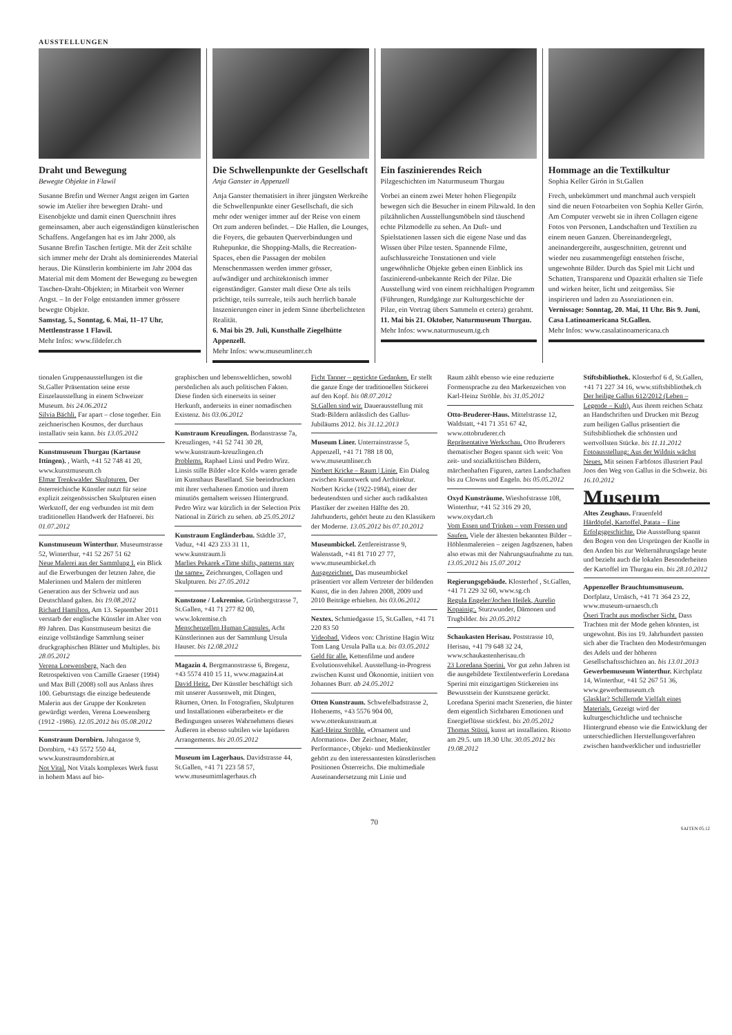AUSSTELLUNGEN
Draht und Bewegung
Bewegte Objekte in Flawil
Susanne Brefin und Werner Angst zeigen im Garten sowie im Atelier ihre bewegten Draht- und Eisenobjekte und damit einen Querschnitt ihres gemeinsamen, aber auch eigenständigen künstlerischen Schaffens. Angefangen hat es im Jahr 2000, als Susanne Brefin Taschen fertigte. Mit der Zeit schälte sich immer mehr der Draht als dominierendes Material heraus. Die Künstlerin kombinierte im Jahr 2004 das Material mit dem Moment der Bewegung zu bewegten Taschen-Draht-Objekten; in Mitarbeit von Werner Angst. – In der Folge entstanden immer grössere bewegte Objekte.
Samstag, 5., Sonntag, 6. Mai, 11–17 Uhr, Mettlenstrasse 1 Flawil.
Mehr Infos: www.fildefer.ch
Die Schwellenpunkte der Gesellschaft
Anja Ganster in Appenzell
Anja Ganster thematisiert in ihrer jüngsten Werkreihe die Schwellenpunkte einer Gesellschaft, die sich mehr oder weniger immer auf der Reise von einem Ort zum anderen befindet. – Die Hallen, die Lounges, die Foyers, die gebauten Querverbindungen und Ruhepunkte, die Shopping-Malls, die Recreation-Spaces, eben die Passagen der mobilen Menschenmassen werden immer grösser, aufwändiger und architektonisch immer eigenständiger. Ganster malt diese Orte als teils prächtige, teils surreale, teils auch herrlich banale Inszenierungen einer in jedem Sinne überbelichteten Realität.
6. Mai bis 29. Juli, Kunsthalle Ziegelhütte Appenzell.
Mehr Infos: www.museumliner.ch
Ein faszinierendes Reich
Pilzgeschichten im Naturmuseum Thurgau
Vorbei an einem zwei Meter hohen Fliegenpilz bewegen sich die Besucher in einem Pilzwald. In den pilzähnlichen Ausstellungsmöbeln sind täuschend echte Pilzmodelle zu sehen. An Duft- und Spielstationen lassen sich die eigene Nase und das Wissen über Pilze testen. Spannende Filme, aufschlussreiche Tonstationen und viele ungewöhnliche Objekte geben einen Einblick ins faszinierend-unbekannte Reich der Pilze. Die Ausstellung wird von einem reichhaltigen Programm (Führungen, Rundgänge zur Kulturgeschichte der Pilze, ein Vortrag übers Sammeln et cetera) gerahmt.
11. Mai bis 21. Oktober, Naturmuseum Thurgau.
Mehr Infos: www.naturmuseum.tg.ch
Hommage an die Textilkultur
Sophia Keller Girón in St.Gallen
Frech, unbekümmert und manchmal auch verspielt sind die neuen Fotoarbeiten von Sophia Keller Girón. Am Computer verwebt sie in ihren Collagen eigene Fotos von Personen, Landschaften und Textilien zu einem neuen Ganzen. Übereinandergelegt, aneinandergereiht, ausgeschnitten, getrennt und wieder neu zusammengefügt entstehen frische, ungewohnte Bilder. Durch das Spiel mit Licht und Schatten, Transparenz und Opazität erhalten sie Tiefe und wirken heiter, licht und zeitgemäss. Sie inspirieren und laden zu Assoziationen ein.
Vernissage: Sonntag, 20. Mai, 11 Uhr. Bis 9. Juni, Casa Latinoamericana St.Gallen.
Mehr Infos: www.casalatinoamericana.ch
tionalen Gruppenausstellungen ist die St.Galler Präsentation seine erste Einzelausstellung in einem Schweizer Museum. bis 24.06.2012
Silvia Bächli. Far apart – close together. Ein zeichnerischen Kosmos, der durchaus installativ sein kann. bis 13.05.2012
Kunstmuseum Thurgau (Kartause Ittingen). , Warth, +41 52 748 41 20, www.kunstmuseum.ch
Elmar Trenkwalder. Skulpturen. Der österreichische Künstler nutzt für seine explizit zeitgenössischen Skulpturen einen Werkstoff, der eng verbunden ist mit dem traditionellen Handwerk der Hafnerei. bis 01.07.2012
Kunstmuseum Winterthur. Museumstrasse 52, Winterthur, +41 52 267 51 62
Neue Malerei aus der Sammlung I. ein Blick auf die Erwerbungen der letzten Jahre, die Malerinnen und Malern der mittleren Generation aus der Schweiz und aus Deutschland galten. bis 19.08.2012
Richard Hamilton. Am 13. September 2011 verstarb der englische Künstler im Alter von 89 Jahren. Das Kunstmuseum besitzt die einzige vollständige Sammlung seiner druckgraphischen Blätter und Multiples. bis 28.05.2012
Verena Loewensberg. Nach den Retrospektiven von Camille Graeser (1994) und Max Bill (2008) soll aus Anlass ihres 100. Geburtstags die einzige bedeutende Malerin aus der Gruppe der Konkreten gewürdigt werden, Verena Loewensberg (1912 -1986). 12.05.2012 bis 05.08.2012
Kunstraum Dornbirn. Jahngasse 9, Dornbirn, +43 5572 550 44, www.kunstraumdornbirn.at
Not Vital. Not Vitals komplexes Werk fusst in hohem Mass auf bio-
graphischen und lebensweltlichen, sowohl persönlichen als auch politischen Fakten. Diese finden sich einerseits in seiner Herkunft, anderseits in einer nomadischen Existenz. bis 03.06.2012
Kunstraum Kreuzlingen. Bodanstrasse 7a, Kreuzlingen, +41 52 741 30 28, www.kunstraum-kreuzlingen.ch
Problems. Raphael Linsi und Pedro Wirz. Linsis stille Bilder «Ice Kold» waren gerade im Kunsthaus Baselland. Sie beeindruckten mit ihrer verhaltenen Emotion und ihrem minutiös gemaltem weissen Hintergrund. Pedro Wirz war kürzlich in der Selection Prix National in Zürich zu sehen. ab 25.05.2012
Kunstraum Engländerbau. Städtle 37, Vaduz, +41 423 233 31 11, www.kunstraum.li
Marlies Pekarek «Time shifts, patterns stay the same». Zeichnungen, Collagen und Skulpturen. bis 27.05.2012
Kunstzone / Lokremise. Grünbergstrasse 7, St.Gallen, +41 71 277 82 00, www.lokremise.ch
Menschenzellen Human Capsules. Acht Künstlerinnen aus der Sammlung Ursula Hauser. bis 12.08.2012
Magazin 4. Bergmannstrasse 6, Bregenz, +43 5574 410 15 11, www.magazin4.at
David Heitz. Der Künstler beschäftigt sich mit unserer Aussenwelt, mit Dingen, Räumen, Orten. In Fotografien, Skulpturen und Installationen «überarbeitet» er die Bedingungen unseres Wahrnehmens dieses Äußeren in ebenso subtilen wie lapidaren Arrangements. bis 20.05.2012
Museum im Lagerhaus. Davidstrasse 44, St.Gallen, +41 71 223 58 57, www.museumimlagerhaus.ch
Ficht Tanner – gestickte Gedanken. Er stellt die ganze Enge der traditionellen Stickerei auf den Kopf. bis 08.07.2012
St.Gallen sind wir. Dauerausstellung mit Stadt-Bildern anlässlich des Gallus-Jubiläums 2012. bis 31.12.2013
Museum Liner. Unterrainstrasse 5, Appenzell, +41 71 788 18 00, www.museumliner.ch
Norbert Kricke – Raum | Linie. Ein Dialog zwischen Kunstwerk und Architektur. Norbert Kricke (1922-1984), einer der bedeutendsten und sicher auch radikalsten Plastiker der zweiten Hälfte des 20. Jahrhunderts, gehört heute zu den Klassikern der Moderne. 13.05.2012 bis 07.10.2012
Museumbickel. Zettlereistrasse 9, Walenstadt, +41 81 710 27 77, www.museumbickel.ch
Ausgezeichnet. Das museumbickel präsentiert vor allem Vertreter der bildenden Kunst, die in den Jahren 2008, 2009 und 2010 Beiträge erhielten. bis 03.06.2012
Nextex. Schmiedgasse 15, St.Gallen, +41 71 220 83 50
Videobad. Videos von: Christine Hagin Witz Tom Lang Ursula Palla u.a. bis 03.05.2012
Geld für alle. Kettenfilme und andere Evolutionsvehikel. Ausstellung-in-Progress zwischen Kunst und Ökonomie, initiiert von Johannes Burr. ab 24.05.2012
Otten Kunstraum. Schwefelbadstrasse 2, Hohenems, +43 5576 904 00, www.ottenkunstraum.at
Karl-Heinz Ströhle. «Ornament und Aformation». Der Zeichner, Maler, Performance-, Objekt- und Medienkünstler gehört zu den interessantesten künstlerischen Positionen Österreichs. Die multimediale Auseinandersetzung mit Linie und
Raum zählt ebenso wie eine reduzierte Formensprache zu den Markenzeichen von Karl-Heinz Ströhle. bis 31.05.2012
Otto-Bruderer-Haus. Mittelstrasse 12, Waldstatt, +41 71 351 67 42, www.ottobruderer.ch
Repräsentative Werkschau. Otto Bruderers thematischer Bogen spannt sich weit: Von zeit- und sozialkritischen Bildern, märchenhaften Figuren, zarten Landschaften bis zu Clowns und Engeln. bis 05.05.2012
Oxyd Kunsträume. Wieshofstrasse 108, Winterthur, +41 52 316 29 20, www.oxydart.ch
Vom Essen und Trinken – vom Fressen und Saufen. Viele der ältesten bekannten Bilder – Höhlenmalereien – zeigen Jagdszenen, haben also etwas mit der Nahrungsaufnahme zu tun. 13.05.2012 bis 15.07.2012
Regierungsgebäude. Klosterhof , St.Gallen, +41 71 229 32 60, www.sg.ch
Regula Engeler/Jochen Heilek, Aurelio Kopainig:. Sturzwunder, Dämonen und Trugbilder. bis 20.05.2012
Schaukasten Herisau. Poststrasse 10, Herisau, +41 79 648 32 24, www.schaukastenherisau.ch
23 Loredana Sperini. Vor gut zehn Jahren ist die ausgebildete Textilentwerferin Loredana Sperini mit einzigartigen Stickereien ins Bewusstsein der Kunstszene gerückt. Loredana Sperini macht Szenerien, die hinter dem eigentlich Sichtbaren Emotionen und Energieflüsse stickfest. bis 20.05.2012
Thomas Stüssi. kunst art installation. Risotto am 29.5. um 18.30 Uhr. 30.05.2012 bis 19.08.2012
Stiftsbibliothek. Klosterhof 6 d, St.Gallen, +41 71 227 34 16, www.stiftsbibliothek.ch
Der heilige Gallus 612/2012 (Leben – Legende – Kult). Aus ihrem reichen Schatz an Handschriften und Drucken mit Bezug zum heiligen Gallus präsentiert die Stiftsbibliothek die schönsten und wertvollsten Stücke. bis 11.11.2012
Fotoausstellung: Aus der Wildnis wächst Neues. Mit seinen Farbfotos illustriert Paul Joos den Weg von Gallus in die Schweiz. bis 16.10.2012
Museum
Altes Zeughaus. Frauenfeld
Härdöpfel, Kartoffel, Patata – Eine Erfolgsgeschichte. Die Ausstellung spannt den Bogen von den Ursprüngen der Knolle in den Anden bis zur Welternährungslage heute und bezieht auch die lokalen Besonderheiten der Kartoffel im Thurgau ein. bis 28.10.2012
Appenzeller Brauchtumsmuseum. Dorfplatz, Urnäsch, +41 71 364 23 22, www.museum-urnaesch.ch
Öseri Tracht aus modischer Sicht. Dass Trachten mit der Mode gehen könnten, ist ungewohnt. Bis ins 19. Jahrhundert passten sich aber die Trachten den Modeströmungen des Adels und der höheren Gesellschaftsschichten an. bis 13.01.2013
Gewerbemuseum Winterthur. Kirchplatz 14, Winterthur, +41 52 267 51 36, www.gewerbemuseum.ch
Glasklar? Schillernde Vielfalt eines Materials. Gezeigt wird der kulturgeschichtliche und technische Hintergrund ebenso wie die Entwicklung der unterschiedlichen Herstellungsverfahren zwischen handwerklicher und industrieller
70
SAITEN 05.12